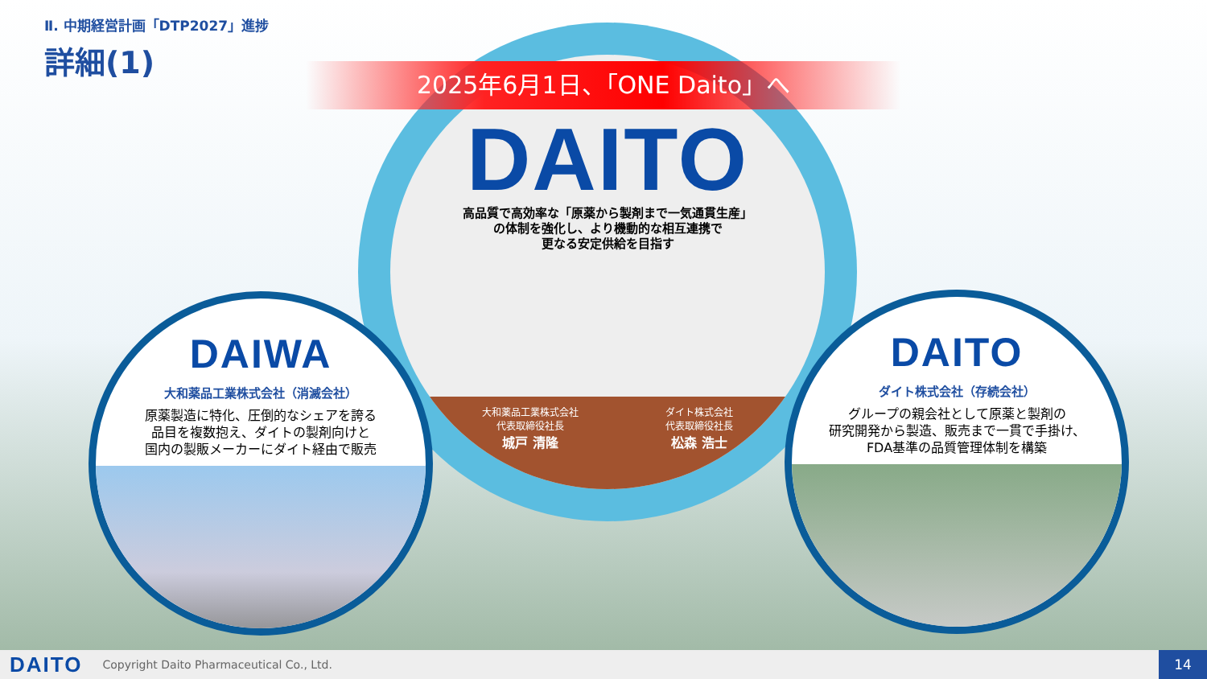Ⅱ. 中期経営計画「DTP2027」進捗
詳細(1)
DAITO
高品質で高効率な「原薬から製剤まで一気通貫生産」
の体制を強化し、より機動的な相互連携で
更なる安定供給を目指す
大和薬品工業株式会社
代表取締役社長
城戸 清隆
ダイト株式会社
代表取締役社長
松森 浩士
2025年6月1日、「ONE Daito」へ
DAIWA
大和薬品工業株式会社（消滅会社）
原薬製造に特化、圧倒的なシェアを誇る
品目を複数抱え、ダイトの製剤向けと
国内の製販メーカーにダイト経由で販売
DAITO
ダイト株式会社（存続会社）
グループの親会社として原薬と製剤の
研究開発から製造、販売まで一貫で手掛け、
FDA基準の品質管理体制を構築
DAITO
Copyright Daito Pharmaceutical Co., Ltd.
14